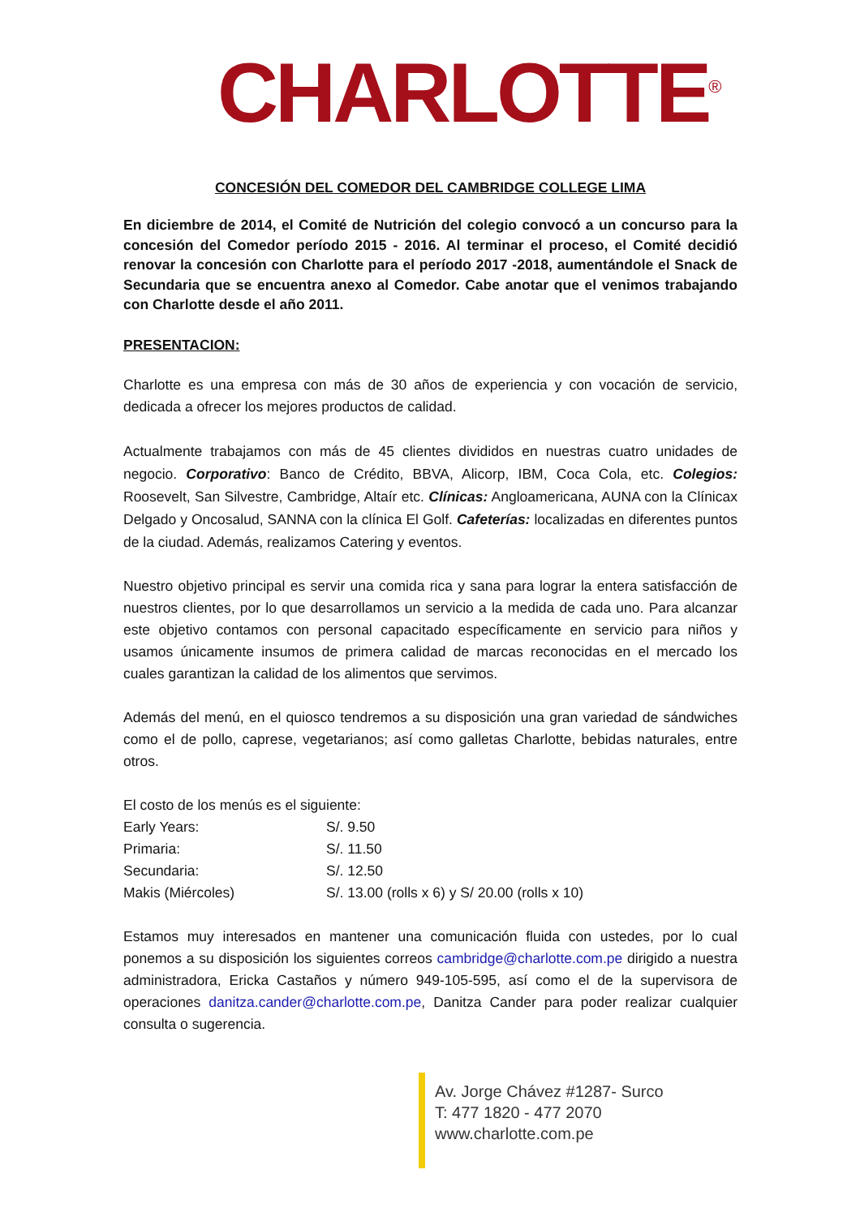CHARLOTTE<sup>®</sup>
CONCESIÓN DEL COMEDOR DEL CAMBRIDGE COLLEGE LIMA
En diciembre de 2014, el Comité de Nutrición del colegio convocó a un concurso para la concesión del Comedor período 2015 - 2016. Al terminar el proceso, el Comité decidió renovar la concesión con Charlotte para el período 2017 -2018, aumentándole el Snack de Secundaria que se encuentra anexo al Comedor. Cabe anotar que el venimos trabajando con Charlotte desde el año 2011.
PRESENTACION:
Charlotte es una empresa con más de 30 años de experiencia y con vocación de servicio, dedicada a ofrecer los mejores productos de calidad.
Actualmente trabajamos con más de 45 clientes divididos en nuestras cuatro unidades de negocio. Corporativo: Banco de Crédito, BBVA, Alicorp, IBM, Coca Cola, etc. Colegios: Roosevelt, San Silvestre, Cambridge, Altaír etc. Clínicas: Angloamericana, AUNA con la Clínicax Delgado y Oncosalud, SANNA con la clínica El Golf. Cafeterías: localizadas en diferentes puntos de la ciudad. Además, realizamos Catering y eventos.
Nuestro objetivo principal es servir una comida rica y sana para lograr la entera satisfacción de nuestros clientes, por lo que desarrollamos un servicio a la medida de cada uno. Para alcanzar este objetivo contamos con personal capacitado específicamente en servicio para niños y usamos únicamente insumos de primera calidad de marcas reconocidas en el mercado los cuales garantizan la calidad de los alimentos que servimos.
Además del menú, en el quiosco tendremos a su disposición una gran variedad de sándwiches como el de pollo, caprese, vegetarianos; así como galletas Charlotte, bebidas naturales, entre otros.
El costo de los menús es el siguiente:
| Early Years: | S/. 9.50 |
| Primaria: | S/. 11.50 |
| Secundaria: | S/. 12.50 |
| Makis (Miércoles) | S/. 13.00 (rolls x 6) y S/ 20.00 (rolls x 10) |
Estamos muy interesados en mantener una comunicación fluida con ustedes, por lo cual ponemos a su disposición los siguientes correos cambridge@charlotte.com.pe dirigido a nuestra administradora, Ericka Castaños y número 949-105-595, así como el de la supervisora de operaciones danitza.cander@charlotte.com.pe, Danitza Cander para poder realizar cualquier consulta o sugerencia.
Av. Jorge Chávez #1287- Surco
T: 477 1820 - 477 2070
www.charlotte.com.pe